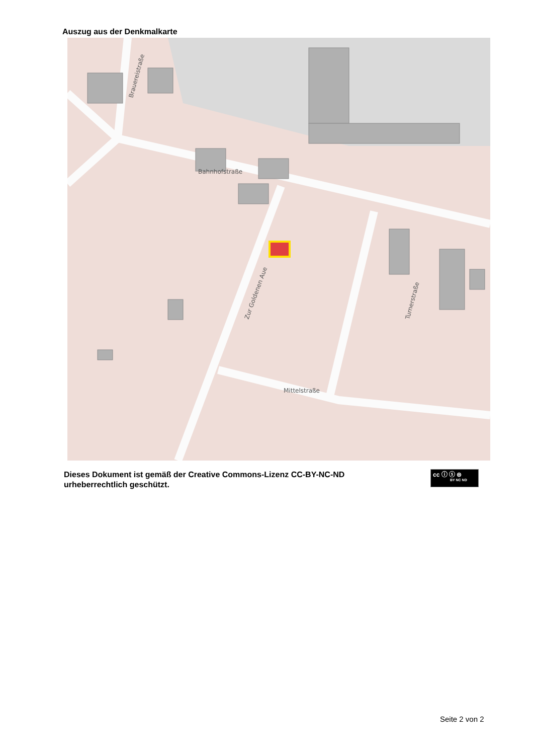Auszug aus der Denkmalkarte
Bahnhofstraße
Mittelstraße
Zur Goldenen Aue
Turnerstraße
Brauereistraße
Dieses Dokument ist gemäß der Creative Commons-Lizenz CC-BY-NC-ND
urheberrechtlich geschützt.
cc ⓘ ⓢ ⊜
BY NC ND
Seite 2 von 2